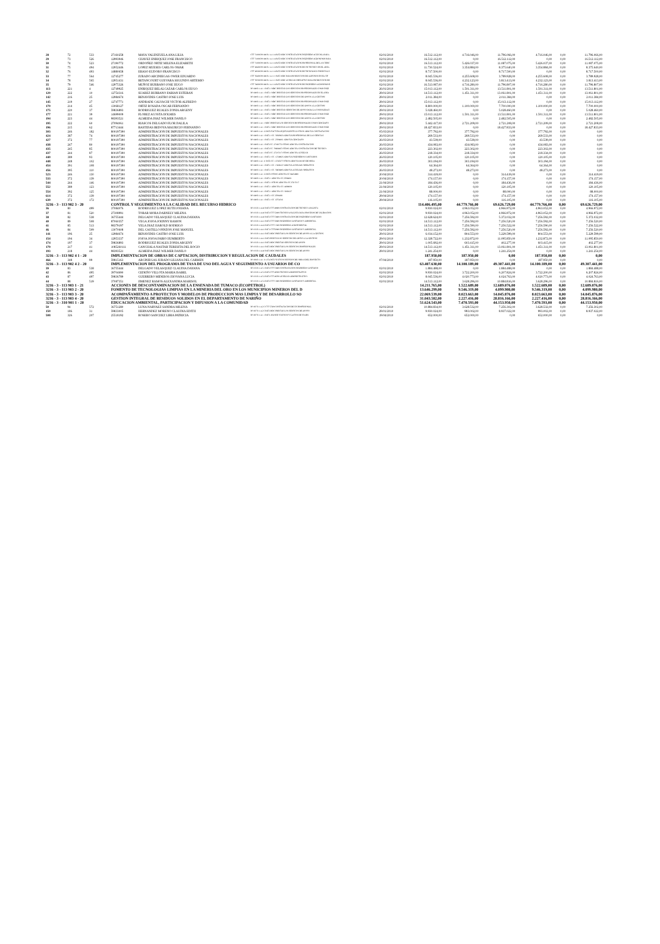| 28 | 72 | 533 | 27160258 | MAYA VALENZUELA ANA LILIA | CTT 51009 PO 049 P-1.4-1.14 PAT2 MDC CONTRATACION INGENIERO ACUICOLA PARA | 02/01/2010 | 16.512.112,00 | 4.716.046,00 | 11.796.066,00 | 4.716.046,00 | 0,00 | 11.796.066,00 |
| 29 | 73 | 526 | 12993946 | CHAVEZ ENRIQUEZ JOSE FRANCISCO | CTT 51009 PO 049 P-1.4-1.14 PAT2 MDC CONTRATACION INGENIERO AGRONOMO PARA | 02/01/2010 | 16.512.112,00 | 0,00 | 16.512.112,00 | 0,00 | 0,00 | 16.512.112,00 |
| 30 | 74 | 523 | 27190772 | ORDOÑEZ ORTIZ MILENA ELIZABETH | CTT 51009 PO 049 P-1.4-1.14 PAT2 MDC CONTRATACION PROFESIONAL DE LAS CIENC | 02/01/2010 | 16.513.112,00 | 5.426.037,00 | 11.087.075,00 | 5.426.037,00 | 0,00 | 11.087.075,00 |
| 31 | 75 | 494 | 12952446 | LOPEZ MUESES CARLOS OMAR | CTT 49409 PO 049 P-1.4-1.14 PAT2 MDC CONTRATACION DE UN TECNICO EN EL AREA | 02/01/2010 | 11.730.524,00 | 3.354.884,00 | 8.375.640,00 | 3.354.884,00 | 0,00 | 8.375.640,00 |
| 32 | 76 | 493 | 14880658 | ERASO EUDORO FRANCISCO | CTT 49309 PO 049 P-1.4-1.14 PAT2 MDC CONTRATACION DE TECNOLOGO FORESTAL P | 02/01/2010 | 8.717.500,00 | 0,00 | 8.717.500,00 | 0,00 | 0,00 | 8.717.500,00 |
| 33 | 77 | 564 | 12745277 | JURADO ARCINIEGAS OWER EDUARDO | CTT 56409 PO 049 P-1.4-1.11 PAT2 MDC PARA PRODUCCION DE ALEVINOS EN EL CIF | 02/01/2010 | 8.045.536,00 | 4.255.608,00 | 3.789.928,00 | 4.255.608,00 | 0,00 | 3.789.928,00 |
| 34 | 78 | 565 | 12951431 | BETANCOURT GUEVARA SEGUNDO ARTEMIO | CTT 56509 PO 049 P-1.4-1.11 PAT2 MDC AUXILIAR OPERATIVO PARA PRODUCCION DE | 02/01/2010 | 8.045.536,00 | 4.232.123,00 | 3.813.413,00 | 4.232.123,00 | 0,00 | 3.813.413,00 |
| 35 | 79 | 546 | 12975326 | MUÑOZ BURBANO JOSE HUGO | CTT 54609 PO 049 P-1.4-1.14 PAT2 MDC CONTRATACION DE INGENIERO AGRONOMO E | 02/01/2010 | 16.513.087,00 | 4.716.280,00 | 11.796.807,00 | 4.716.280,00 | 0,00 | 11.796.807,00 |
| 113 | 221 | 4 | 12749925 | ENRIQUEZ BELALCAZAR CARLOS HUGO | PO 049 P-1.4-1.1 PAT2.1 MDC PRESTAR LOS SERVICIOS PROFESIONALES COMO INGE | 26/01/2010 | 15.013.112,00 | 1.501.311,00 | 13.511.801,00 | 1.501.311,00 | 0,00 | 13.511.801,00 |
| 120 | 222 | 10 | 12754316 | SUAREZ BURBANO FABIAN ESTEBAN | PO 049 P-1.4-1.1 PAT2.1 MDC PRESTAR LOS SERVICIOS PROFESIONALES EN EL AREA | 29/01/2010 | 14.513.112,00 | 1.451.311,00 | 13.061.801,00 | 1.451.311,00 | 0,00 | 13.061.801,00 |
| 142 | 216 | 25 | 12984674 | BENAVIDES CASTRO JOSE LUIS | PO 049 P-1.4-1.1 PAT2.1 MDC PRESTAR LOS SERVICIOS DE APOYO A LA GESTION | 29/01/2010 | 2.011.384,00 | 0,00 | 2.011.384,00 | 0,00 | 0,00 | 2.011.384,00 |
| 145 | 219 | 27 | 12747771 | ANDRADE CALVACHI VICTOR ALFREDO | PO 049 P-1.4-1.1 PAT2.1 MDC PRESTAR LOS SERVICIOS PROFESIONALES COMO INGE | 29/01/2010 | 15.013.112,00 | 0,00 | 15.013.112,00 | 0,00 | 0,00 | 15.013.112,00 |
| 170 | 214 | 45 | 13068127 | ORTIZ ROSADA OSCAR FERNANDO | PO 049 P-1.4-1.1 PAT2.1 MDC PRESTAR LOS SERVICIOS DE APOYO A LA GESTION | 29/01/2010 | 8.800.000,00 | 1.100.000,00 | 7.700.000,00 | 1.100.000,00 | 0,00 | 7.700.000,00 |
| 175 | 220 | 37 | 59836893 | RODRIGUEZ RUALES ZONIA ARGENY | PO 049 P-1.4-1.1 PAT2.1 MDC PRESTAR SERVICIOS DE APOYO PARA LA CONSOLIDACI | 29/01/2010 | 5.028.460,00 | 0,00 | 5.028.460,00 | 0,00 | 0,00 | 5.028.460,00 |
| 177 | 221 | 39 | 14699009 | FLOREZ ACOSTA HOLMES | PO 049 P-1.4-1.1 PAT2.1 MDC PRESTAR LOS SERVICIOS PROFESIONALES COMO INGE | 29/01/2010 | 15.013.112,00 | 1.501.311,00 | 13.511.801,00 | 1.501.311,00 | 0,00 | 13.511.801,00 |
| 194 | 223 | 44 | 98393521 | ALMEIDA DIAZ WILMER DANILO | PO 049 P-1.4-1.1 PAT2.1 MDC PRESTAR LOS SERVICIOS DE APOYO A LA GESTION | 29/01/2010 | 2.482.505,00 | 0,00 | 2.482.505,00 | 0,00 | 0,00 | 2.482.505,00 |
| 195 | 222 | 60 | 27094061 | RIASCOS DELGADO FLOR DALILA | PO 049 P-1.4-1.1 MDC PRESTAR LOS SERVICIOS PROFESIONALES COMO GEOGRAFO | 29/01/2010 | 5.442.417,00 | 2.721.209,00 | 2.721.208,00 | 2.721.209,00 | 0,00 | 2.721.208,00 |
| 196 | 215 | 62 | 87713444 | BASTIDAS BEDOYA MAURICIO FERNANDO | PO 049 P-1.4-1.1 PAT2.1 MDC PRESTAR LOS SERVICIOS PROFESIONALES COMO INGE | 29/01/2010 | 18.427.833,00 | 0,00 | 18.427.833,00 | 0,00 | 0,00 | 18.427.833,00 |
| 303 | 246 | 182 | 800197390 | ADMINISTRACION DE IMPUESTOS NACIONALES | PO 049 P-1.4-1.12 PAT2 FACTURA EQUIVALENTE 22 OTROS ADM IVA CONTRATACION | 05/03/2010 | 377.792,00 | 377.792,00 | 0,00 | 377.792,00 | 0,00 | 0,00 |
| 424 | 387 | 74 | 800197390 | ADMINISTRACION DE IMPUESTOS NACIONALES | PO 049 P-1.4-1.1 PAT2.1 CC. 59583923 ADM IVA PROFESIONAL DE LAS CIENCIAS | 26/03/2010 | 269.533,00 | 269.533,00 | 0,00 | 269.533,00 | 0,00 | 0,00 |
| 427 | 372 | 77 | 800197390 | ADMINISTRACION DE IMPUESTOS NACIONALES | PO 049 P-1.4-1.1 PAT2.1 CC. 27094061 ADM IVA GEOGRAFO | 26/03/2010 | 43.539,00 | 43.539,00 | 0,00 | 43.539,00 | 0,00 | 0,00 |
| 438 | 247 | 80 | 800197390 | ADMINISTRACION DE IMPUESTOS NACIONALES | PO 049 P-1.4-1.1 PAT2 CC. 27190772 OTROS ADM IVA CONTRATACION | 26/03/2010 | 434.083,00 | 434.083,00 | 0,00 | 434.083,00 | 0,00 | 0,00 |
| 435 | 245 | 85 | 800197390 | ADMINISTRACION DE IMPUESTOS NACIONALES | PO 049 P-1.4-1.1 PAT2 CC. 79608867 OTROS ADM IVA CONTRATACION DE TECNICO | 26/03/2010 | 223.302,00 | 223.302,00 | 0,00 | 223.302,00 | 0,00 | 0,00 |
| 437 | 244 | 87 | 800197390 | ADMINISTRACION DE IMPUESTOS NACIONALES | PO 049 P-1.4-1.1 PAT2 CC. 27215317 OTROS ADM IVA AUXILIAR | 26/03/2010 | 218.334,00 | 218.334,00 | 0,00 | 218.334,00 | 0,00 | 0,00 |
| 440 | 389 | 93 | 800197390 | ADMINISTRACION DE IMPUESTOS NACIONALES | PO 049 P-1.4-1.1 PAT2.1 CC. 12749925 ADM IVA INGENIEROS SANITARIOS | 26/03/2010 | 120.105,00 | 120.105,00 | 0,00 | 120.105,00 | 0,00 | 0,00 |
| 448 | 248 | 102 | 800197390 | ADMINISTRACION DE IMPUESTOS NACIONALES | PO 049 P-1.4-1.11 PAT2 CC. 12745277 OTROS ADM IVA MANO DE OBRA | 26/03/2010 | 303.194,00 | 303.194,00 | 0,00 | 303.194,00 | 0,00 | 0,00 |
| 454 | 391 | 108 | 800197390 | ADMINISTRACION DE IMPUESTOS NACIONALES | PO 049 P-1.4-1.1 PAT2.1 CC. 13068127 ADM IVA AUXILIAR OPERATIVO | 26/03/2010 | 64.364,00 | 64.364,00 | 0,00 | 64.364,00 | 0,00 | 0,00 |
| 456 | 395 | 110 | 800197390 | ADMINISTRACION DE IMPUESTOS NACIONALES | PO 049 P-1.4-1.1 PAT2.1 CC. 59836893 ADM IVA AUXILIAR OPERATIVO | 26/03/2010 | 48.273,00 | 48.273,00 | 0,00 | 48.273,00 | 0,00 | 0,00 |
| 523 | 246 | 130 | 800197390 | ADMINISTRACION DE IMPUESTOS NACIONALES | PO 049 P-1.4-1.12 PAT2 OTROS ADM IVA CC 94454890 | 20/04/2010 | 314.419,00 | 0,00 | 314.419,00 | 0,00 | 0,00 | 314.419,00 |
| 533 | 372 | 139 | 800197390 | ADMINISTRACION DE IMPUESTOS NACIONALES | PO 049 P-1.4-1.1 PAT2.1 ADM IVA CC 27094061 | 20/04/2010 | 174.157,00 | 0,00 | 174.157,00 | 0,00 | 0,00 | 174.157,00 |
| 544 | 244 | 146 | 800197390 | ADMINISTRACION DE IMPUESTOS NACIONALES | PO 049 P-1.4-1.1 PAT2.1 OTROS ADM IVA CC 27215317 | 21/04/2010 | 184.436,00 | 0,00 | 184.436,00 | 0,00 | 0,00 | 184.436,00 |
| 552 | 389 | 123 | 800197390 | ADMINISTRACION DE IMPUESTOS NACIONALES | PO 049 P-1.4-1.1 PAT2.1 ADM IVA CC 14699009 | 21/04/2010 | 120.105,00 | 0,00 | 120.105,00 | 0,00 | 0,00 | 120.105,00 |
| 554 | 392 | 125 | 800197390 | ADMINISTRACION DE IMPUESTOS NACIONALES | PO 049 P-1.4-1.1 PAT2.1 ADM IVA CC 13068127 | 21/04/2010 | 88.000,00 | 0,00 | 88.000,00 | 0,00 | 0,00 | 88.000,00 |
| 614 | 372 | 139 | 800197390 | ADMINISTRACION DE IMPUESTOS NACIONALES | PO 049 P-1.4-1.1 PAT2.1 CC 27094061 | 29/04/2010 | 174.157,00 | 0,00 | 174.157,00 | 0,00 | 0,00 | 174.157,00 |
| 639 | 372 | 172 | 800197390 | ADMINISTRACION DE IMPUESTOS NACIONALES | PO 049 P-1.4-1.1 PAT2.1 CC 12754316 | 29/04/2010 | 116.105,00 | 0,00 | 116.105,00 | 0,00 | 0,00 | 116.105,00 |
| 3216 - 3 - 113 902 3 - 20 | | | CONTROL Y SEGUIMIENTO A LA CALIDAD DEL RECURSO HIDRICO | | | | 114.406.495,00 | 44.779.766,00 | 69.626.729,00 | 44.779.766,00 | 0,00 | 69.626.729,00 |
| 36 | 80 | 499 | 37084076 | RODRIGUEZ LOPEZ RUTH JOHANA | PO 013 P-1.4-4.0 PAT2 CTT 49909 CONTRATACION DE TECNICO ANALISTA | 02/01/2010 | 9.930.024,00 | 4.963.052,00 | 4.966.972,00 | 4.963.052,00 | 0,00 | 4.966.972,00 |
| 37 | 81 | 520 | 27308991 | TOBAR MORA DARNELY MILENA | PO 013 P-1.4-4.0 PAT2 CTT 52009 TECNICO ANALISTA PARA PROCESOS DE VALIDACION | 02/01/2010 | 9.930.024,00 | 4.963.052,00 | 4.966.972,00 | 4.963.052,00 | 0,00 | 4.966.972,00 |
| 38 | 82 | 538 | 36755444 | DELGADO VELASQUEZ CLAUDIA DAYANA | PO 013 P-1.4-4.0 PAT2 CTT 53809 CONTRATACION DE INGENIERO SANITARIO | 02/01/2010 | 12.628.624,00 | 7.256.592,00 | 5.372.032,00 | 7.256.592,00 | 0,00 | 5.372.032,00 |
| 40 | 89 | 508 | 87060357 | VEGA JOJOA JOHNNY RAMON | PO 013 P-1.4-4.1 PAT2 CTT 50809 INGENIERO SANITARIO Y AMBIENTAL | 02/01/2010 | 14.513.112,00 | 7.256.592,00 | 7.256.520,00 | 7.256.592,00 | 0,00 | 7.256.520,00 |
| 41 | 85 | 513 | 98379197 | YELA DIAZ HAROLD RODRIGO | PO 013 P-1.4-4.2 PAT2 CTT 51309 INGENIERO AGROFORESTAL | 02/01/2010 | 14.513.112,00 | 7.256.590,00 | 7.256.522,00 | 7.256.590,00 | 0,00 | 7.256.522,00 |
| 46 | 84 | 509 | 13070608 | DEL CASTILLO PINZON JOSE MANUEL | PO 013 P-1.4-4.1 PAT 2 CTT50909 INGENIERO SANITARIO Y AMBIENTAL | 02/01/2010 | 14.513.112,00 | 7.256.592,00 | 7.256.520,00 | 7.256.592,00 | 0,00 | 7.256.520,00 |
| 141 | 196 | 25 | 12984674 | BENAVIDES CASTRO JOSE LUIS | PO 013 P-1.4-4.1 PAT2 MDC PRESTAR LOS SERVICIOS DE APOYO A LA GESTION | 29/01/2010 | 6.034.152,00 | 804.553,00 | 5.229.599,00 | 804.553,00 | 0,00 | 5.229.599,00 |
| 154 | 194 | 34 | 12953337 | JOJOA JOJOA FABIO HUMBERTO | PO 013 P-1.4-4.1 PAT2 PRESTAR OS SERVICIOS DE APOYO A LA GESTION | 29/01/2010 | 12.328.722,00 | 1.232.872,00 | 11.095.850,00 | 1.232.872,00 | 0,00 | 11.095.850,00 |
| 174 | 197 | 37 | 59836893 | RODRIGUEZ RUALES ZONIA ARGENY | PO 013 P-1.4-4.1 PAT2 MDC PRESTAR SERVICIOS DE APOYO | 29/01/2010 | 1.005.692,00 | 603.415,00 | 402.277,00 | 603.415,00 | 0,00 | 402.277,00 |
| 179 | 217 | 41 | 1085260111 | CANCHALA NASTAR TERESITA DEL ROCIO | PO 013 P-1.4-4.1 PAT2 MDC PRESTAR LOS SERVICIOS PROFESIONALES | 29/01/2010 | 14.513.112,00 | 1.451.311,00 | 13.061.801,00 | 1.451.311,00 | 0,00 | 13.061.801,00 |
| 193 | 218 | 44 | 98393521 | ALMEIDA DIAZ WILMER DANILO | PO 013 P-1.4-4.0 PAT2 MDC PRESTAR LOS SERVICIOS DE APOYO | 29/01/2010 | 1.241.254,00 | 0,00 | 1.241.254,00 | 0,00 | 0,00 | 1.241.254,00 |
| 3216 - 3 - 113 902 4 1 - 20 | | | IMPLEMENTACION DE OBRAS DE CAPTACION, DISTRIBUCION Y REGULACION DE CAUDALES | | | | 187.950,00 | 187.950,00 | 0,00 | 187.950,00 | 0,00 | 0,00 |
| 466 | 348 | 99 | 59815163 | ARCINIEGAS JURADO LILIANA DEL CARMEN | PO 008 P-1.4-1.11 (C3) PAT2 VIATICOS REVISION DE OBRAS DEL PROYECTO | 07/04/2010 | 187.950,00 | 187.950,00 | 0,00 | 187.950,00 | 0,00 | 0,00 |
| 3216 - 3 - 113 902 4 2 - 20 | | | IMPLEMENTACION DEL PROGRAMA DE TASA DE USO DEL AGUA Y SEGUIMIENTO A USUARIOS DE CO | | | | 63.407.630,00 | 14.100.189,00 | 49.307.441,00 | 14.100.189,00 | 0,00 | 49.307.441,00 |
| 39 | 83 | 538 | 36755444 | DELGADO VELASQUEZ CLAUDIA DAYANA | PO 013 P-1.4-5.1 PAT2 CTT 53809 CONTRATACION INGENIERO SANITARIO | 02/01/2010 | 1.884.488,00 | 0,00 | 1.884.488,00 | 0,00 | 0,00 | 1.884.488,00 |
| 42 | 86 | 495 | 39704690 | CEDEÑO VILLOTA MARIA ISABEL | PO 013 P-1.4-5.2 PAT2 CTT 49509 TECNICO ADMINISTRATIVO | 02/01/2010 | 9.930.024,00 | 3.722.200,00 | 6.207.824,00 | 3.722.200,00 | 0,00 | 6.207.824,00 |
| 43 | 87 | 497 | 59836789 | GUERRERO MIDEROS JHOVANA LUCIA | PO 013 P-1.4-5.2 PAT2 CTT 49709 AUXILIAR ADMINISTRATIVO | 02/01/2010 | 8.045.536,00 | 4.020.773,00 | 4.024.763,00 | 4.020.773,00 | 0,00 | 4.024.763,00 |
| 44 | 88 | 519 | 37087351 | JIMENEZ RAMOS ALEXANDRA MARISOL | PO 013 P-1.4-5.2 PAT2 CTT 51909 INGENIERO SANITARIO Y AMBIENTAL | 02/01/2010 | 14.513.112,00 | 3.628.296,00 | 10.884.816,00 | 3.628.296,00 | 0,00 | 10.884.816,00 |
| 3216 - 3 - 113 903 1 - 21 | | | ACCIONES DE DESCONTAMINACION DE LA ENSENADA DE TUMACO (ECOPETROL) | | | | 14.211.765,00 | 1.522.689,00 | 12.689.076,00 | 1.522.689,00 | 0,00 | 12.689.076,00 |
| 3216 - 3 - 113 903 2 - 20 | | | FOMENTO DE TECNOLOGIAS LIMPIAS EN LA MINERIA DEL ORO EN LOS MUNICIPIOS MINEROS DEL D | | | | 13.646.299,00 | 9.546.319,00 | 4.099.980,00 | 9.546.319,00 | 0,00 | 4.099.980,00 |
| 3216 - 3 - 113 903 3 - 20 | | | ACOMPAÑAMIENTO A PROYECTOS Y MODELOS DE PRODUCCION MAS LIMPIA Y DE DESARROLLO SO | | | | 22.069.539,00 | 8.023.663,00 | 14.045.876,00 | 8.023.663,00 | 0,00 | 14.045.876,00 |
| 3216 - 3 - 113 903 4 - 20 | | | GESTION INTEGRAL DE RESIDUOS SOLIDOS EN EL DEPARTAMENTO DE NARIÑO | | | | 31.043.582,00 | 2.227.416,00 | 28.816.166,00 | 2.227.416,00 | 0,00 | 28.816.166,00 |
| 3216 - 3 - 310 901 1 - 20 | | | EDUCACION AMBIENTAL, PARTICIPACION Y DIFUSION A LA COMUNIDAD | | | | 51.624.543,00 | 7.470.593,00 | 44.153.950,00 | 7.470.593,00 | 0,00 | 44.153.950,00 |
| 50 | 94 | 572 | 36751280 | LUNA NARVAEZ SANDRA MILENA | PO 007 P-1.4-2.5 CTT 57209 CONTRATACION DE UN PROFESIONAL | 02/01/2010 | 10.884.834,00 | 3.628.532,00 | 7.256.302,00 | 3.628.532,00 | 0,00 | 7.256.302,00 |
| 150 | 186 | 31 | 59833005 | HERNANDEZ MORENO CLAUDIA EDITH | PO 007 P-1.4-2.5 PAT2 MDC PRESTAR LOS SERVICIOS DE APOYO | 29/01/2010 | 9.930.024,00 | 993.002,00 | 8.937.022,00 | 993.002,00 | 0,00 | 8.937.022,00 |
| 508 | 326 | 207 | 25518192 | ROSERO SANCHEZ LIBIA PATRICIA | PO 007 P-1.4-1.1 PAT 6 AVANCE VIATICOS Y GASTOS DE VIAJES | 19/04/2010 | 652.000,00 | 652.000,00 | 0,00 | 652.000,00 | 0,00 | 0,00 |